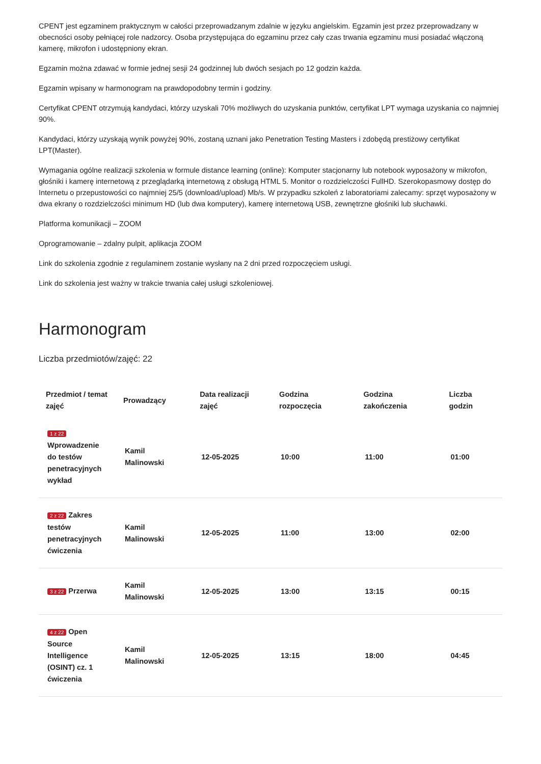CPENT jest egzaminem praktycznym w całości przeprowadzanym zdalnie w języku angielskim. Egzamin jest przez przeprowadzany w obecności osoby pełniącej role nadzorcy. Osoba przystępująca do egzaminu przez cały czas trwania egzaminu musi posiadać włączoną kamerę, mikrofon i udostępniony ekran.
Egzamin można zdawać w formie jednej sesji 24 godzinnej lub dwóch sesjach po 12 godzin każda.
Egzamin wpisany w harmonogram na prawdopodobny termin i godziny.
Certyfikat CPENT otrzymują kandydaci, którzy uzyskali 70% możliwych do uzyskania punktów, certyfikat LPT wymaga uzyskania co najmniej 90%.
Kandydaci, którzy uzyskają wynik powyżej 90%, zostaną uznani jako Penetration Testing Masters i zdobędą prestiżowy certyfikat LPT(Master).
Wymagania ogólne realizacji szkolenia w formule distance learning (online): Komputer stacjonarny lub notebook wyposażony w mikrofon, głośniki i kamerę internetową z przeglądarką internetową z obsługą HTML 5. Monitor o rozdzielczości FullHD. Szerokopasmowy dostęp do Internetu o przepustowości co najmniej 25/5 (download/upload) Mb/s. W przypadku szkoleń z laboratoriami zalecamy: sprzęt wyposażony w dwa ekrany o rozdzielczości minimum HD (lub dwa komputery), kamerę internetową USB, zewnętrzne głośniki lub słuchawki.
Platforma komunikacji – ZOOM
Oprogramowanie – zdalny pulpit, aplikacja ZOOM
Link do szkolenia zgodnie z regulaminem zostanie wysłany na 2 dni przed rozpoczęciem usługi.
Link do szkolenia jest ważny w trakcie trwania całej usługi szkoleniowej.
Harmonogram
Liczba przedmiotów/zajęć: 22
| Przedmiot / temat zajęć | Prowadzący | Data realizacji zajęć | Godzina rozpoczęcia | Godzina zakończenia | Liczba godzin |
| --- | --- | --- | --- | --- | --- |
| 1 z 22 Wprowadzenie do testów penetracyjnych wykład | Kamil Malinowski | 12-05-2025 | 10:00 | 11:00 | 01:00 |
| 2 z 22 Zakres testów penetracyjnych ćwiczenia | Kamil Malinowski | 12-05-2025 | 11:00 | 13:00 | 02:00 |
| 3 z 22 Przerwa | Kamil Malinowski | 12-05-2025 | 13:00 | 13:15 | 00:15 |
| 4 z 22 Open Source Intelligence (OSINT) cz. 1 ćwiczenia | Kamil Malinowski | 12-05-2025 | 13:15 | 18:00 | 04:45 |